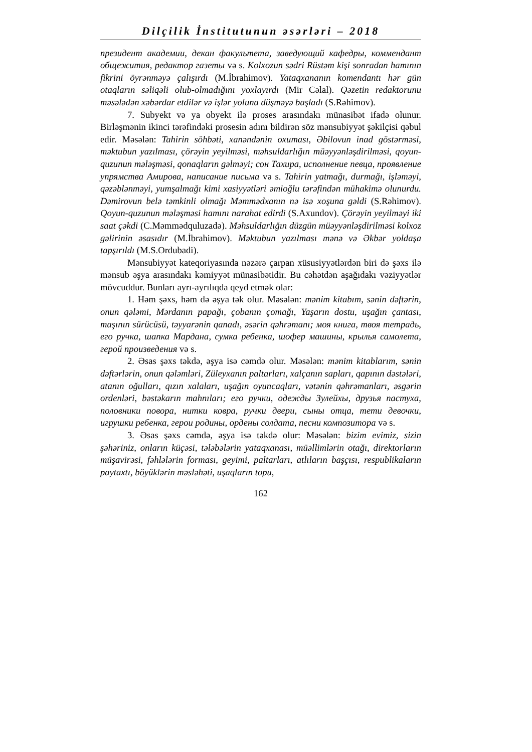Dilçilik İnstitutunun əsərləri – 2018
президент академии, декан факультета, заведующий кафедры, коммендант общежития, редактор газеты və s. Kolxozun sədri Rüstəm kişi sonradan hamının fikrini öyrənməyə çalışırdı (M.İbrahimov). Yataqxananın komendantı hər gün otaqların səliqəli olub-olmadığını yoxlayırdı (Mir Cəlal). Qəzetin redaktorunu məsələdən xəbərdar etdilər və işlər yoluna düşməyə başladı (S.Rəhimov).
7. Subyekt və ya obyekt ilə proses arasındakı münasibət ifadə olunur. Birləşmənin ikinci tərəfindəki prosesin adını bildirən söz mənsubiyyət şəkilçisi qəbul edir. Məsələn: Tahirin söhbəti, xanəndənin oxuması, Əbilovun inad göstərməsi, məktubun yazılması, çörəyin yeyilməsi, məhsuldarlığın müəyyənləşdirilməsi, qoyun-quzunun mələşməsi, qonaqların gəlməyi; сон Тахира, исполнение певца, проявление упрямства Амирова, написание письма və s. Tahirin yatmağı, durmağı, işləməyi, qəzəblənməyi, yumşalmağı kimi xasiyyətləri əmioğlu tərəfindən mühakimə olunurdu. Dəmirovun belə təmkinli olmağı Məmmədxanın nə isə xoşuna gəldi (S.Rəhimov). Qoyun-quzunun mələşməsi hamını narahat edirdi (S.Axundov). Çörəyin yeyilməyi iki saat çəkdi (C.Məmmədquluzadə). Məhsuldarlığın düzgün müəyyənləşdirilməsi kolxoz gəlirinin əsasıdır (M.İbrahimov). Məktubun yazılması mənə və Əkbər yoldaşa tapşırıldı (M.S.Ordubadi).
Mənsubiyyət kateqoriyasında nəzərə çarpan xüsusiyyətlərdən biri də şəxs ilə mənsub əşya arasındakı kəmiyyət münasibətidir. Bu cəhətdən aşağıdakı vəziyyətlər mövcuddur. Bunları ayrı-ayrılıqda qeyd etmək olar:
1. Həm şəxs, həm də əşya tək olur. Məsələn: mənim kitabım, sənin dəftərin, onun qələmi, Mərdanın papağı, çobanın çomağı, Yaşarın dostu, uşağın çantası, maşının sürücüsü, təyyarənin qanadı, əsərin qəhrəmanı; моя книга, твоя тетрадь, его ручка, шапка Мардана, сумка ребенка, шофер машины, крылья самолета, герой произведения və s.
2. Əsas şəxs təkdə, əşya isə cəmdə olur. Məsələn: mənim kitablarım, sənin dəftərlərin, onun qələmləri, Züleyxanın paltarları, xalçanın sapları, qapının dəstələri, atanın oğulları, qızın xalaları, uşağın oyuncaqları, vətənin qəhrəmanları, əsgərin ordenləri, bəstəkarın mahnıları; его ручки, одежды Зулейхы, друзья пастуха, половники повора, нитки ковра, ручки двери, сыны отца, тети девочки, игрушки ребенка, герои родины, ордены солдата, песни композитора və s.
3. Əsas şəxs cəmdə, əşya isə təkdə olur: Məsələn: bizim evimiz, sizin şəhəriniz, onların küçəsi, tələbələrin yataqxanası, müəllimlərin otağı, direktorların müşavirəsi, fəhlələrin forması, geyimi, paltarları, atlıların başçısı, respublikaların paytaxtı, böyüklərin məsləhəti, uşaqların topu,
162